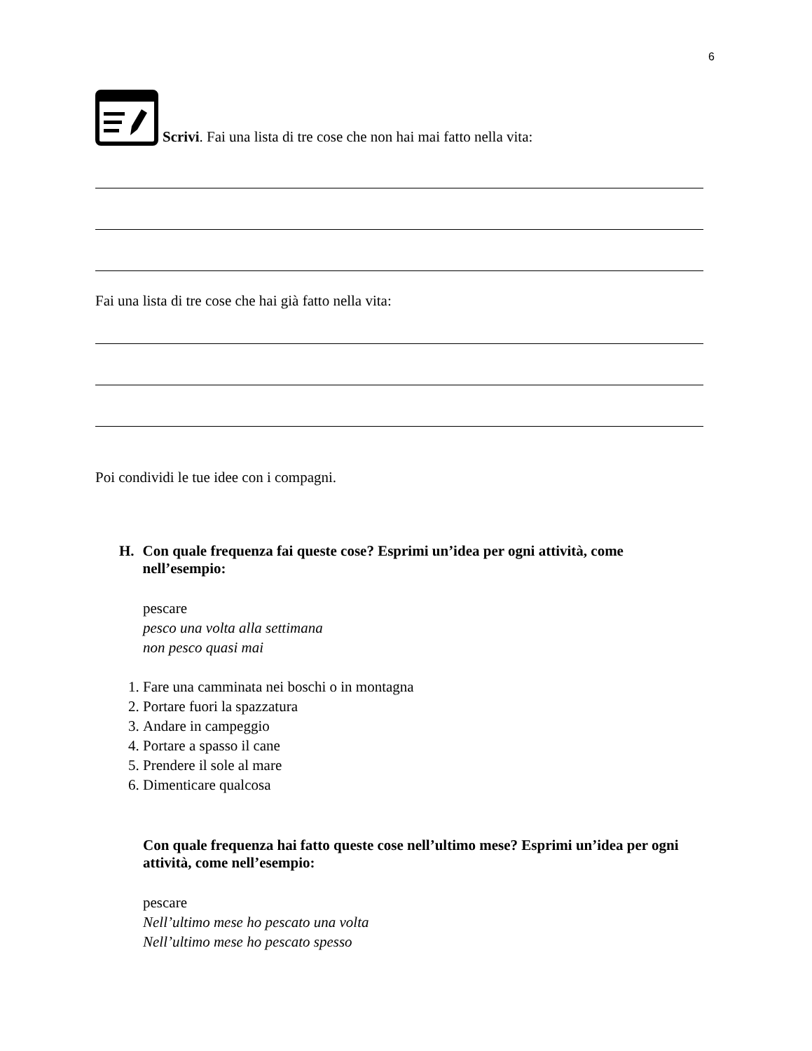6
Scrivi. Fai una lista di tre cose che non hai mai fatto nella vita:
Fai una lista di tre cose che hai già fatto nella vita:
Poi condividi le tue idee con i compagni.
H. Con quale frequenza fai queste cose? Esprimi un’idea per ogni attività, come nell’esempio:
pescare
pesco una volta alla settimana
non pesco quasi mai
1. Fare una camminata nei boschi o in montagna
2. Portare fuori la spazzatura
3. Andare in campeggio
4. Portare a spasso il cane
5. Prendere il sole al mare
6. Dimenticare qualcosa
Con quale frequenza hai fatto queste cose nell’ultimo mese? Esprimi un’idea per ogni attività, come nell’esempio:
pescare
Nell’ultimo mese ho pescato una volta
Nell’ultimo mese ho pescato spesso